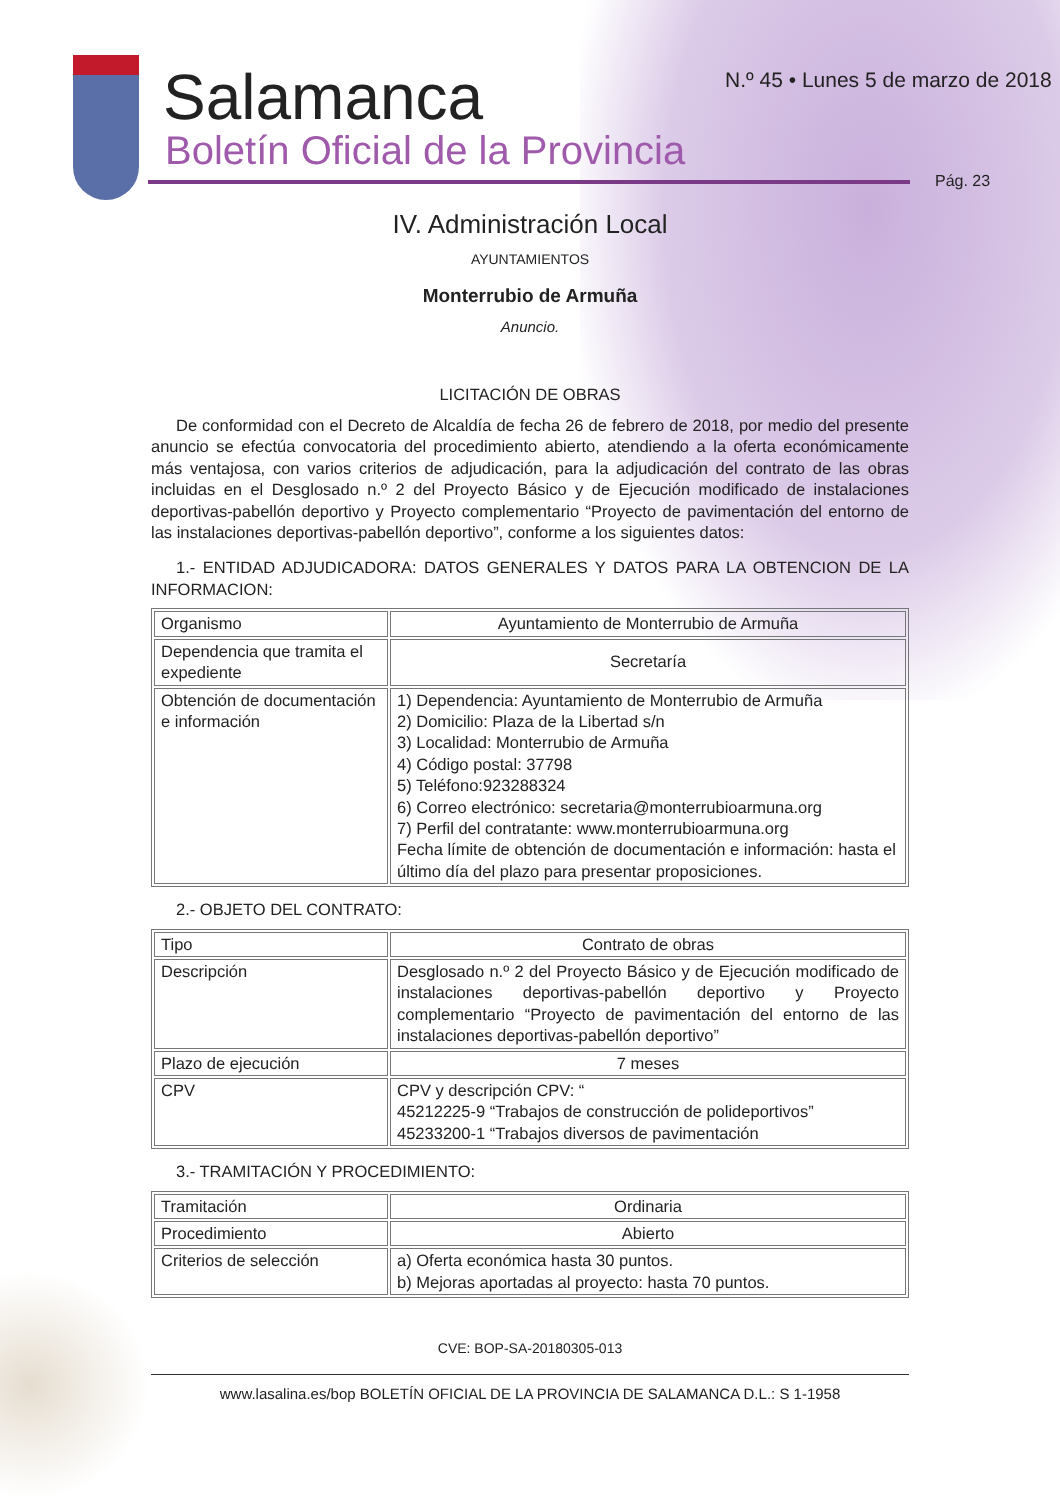Salamanca
Boletín Oficial de la Provincia
N.º 45 • Lunes 5 de marzo de 2018
Pág. 23
IV. Administración Local
AYUNTAMIENTOS
Monterrubio de Armuña
Anuncio.
LICITACIÓN DE OBRAS
De conformidad con el Decreto de Alcaldía de fecha 26 de febrero de 2018, por medio del presente anuncio se efectúa convocatoria del procedimiento abierto, atendiendo a la oferta económicamente más ventajosa, con varios criterios de adjudicación, para la adjudicación del contrato de las obras incluidas en el Desglosado n.º 2 del Proyecto Básico y de Ejecución modificado de instalaciones deportivas-pabellón deportivo y Proyecto complementario “Proyecto de pavimentación del entorno de las instalaciones deportivas-pabellón deportivo”, conforme a los siguientes datos:
1.- ENTIDAD ADJUDICADORA: DATOS GENERALES Y DATOS PARA LA OBTENCION DE LA INFORMACION:
| Organismo | Ayuntamiento de Monterrubio de Armuña |
| Dependencia que tramita el expediente | Secretaría |
| Obtención de documentación e información | 1) Dependencia: Ayuntamiento de Monterrubio de Armuña 2) Domicilio: Plaza de la Libertad s/n 3) Localidad: Monterrubio de Armuña 4) Código postal: 37798 5) Teléfono:923288324 6) Correo electrónico: secretaria@monterrubioarmuna.org 7) Perfil del contratante: www.monterrubioarmuna.org Fecha límite de obtención de documentación e información: hasta el último día del plazo para presentar proposiciones. |
2.- OBJETO DEL CONTRATO:
| Tipo | Contrato de obras |
| Descripción | Desglosado n.º 2 del Proyecto Básico y de Ejecución modificado de instalaciones deportivas-pabellón deportivo y Proyecto complementario “Proyecto de pavimentación del entorno de las instalaciones deportivas-pabellón deportivo” |
| Plazo de ejecución | 7 meses |
| CPV | CPV y descripción CPV: “ 45212225-9 “Trabajos de construcción de polideportivos” 45233200-1 “Trabajos diversos de pavimentación |
3.- TRAMITACIÓN Y PROCEDIMIENTO:
| Tramitación | Ordinaria |
| Procedimiento | Abierto |
| Criterios de selección | a) Oferta económica hasta 30 puntos. b) Mejoras aportadas al proyecto: hasta 70 puntos. |
CVE: BOP-SA-20180305-013
www.lasalina.es/bop BOLETÍN OFICIAL DE LA PROVINCIA DE SALAMANCA D.L.: S 1-1958